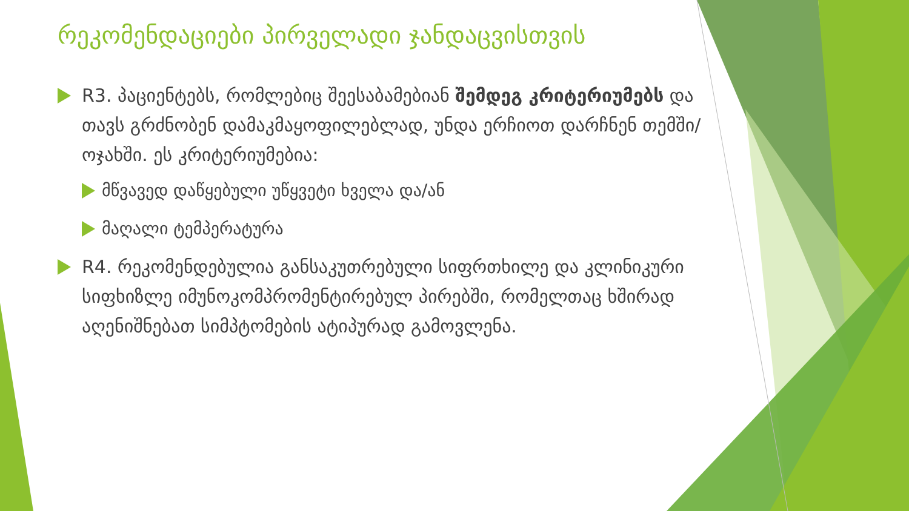რეკომენდაციები პირველადი ჯანდაცვისთვის
R3. პაციენტებს, რომლებიც შეესაბამებიან შემდეგ კრიტერიუმებს და თავს გრძნობენ დამაკმაყოფილებლად, უნდა ერჩიოთ დარჩნენ თემში/ოჯახში. ეს კრიტერიუმებია:
მწვავედ დაწყებული უწყვეტი ხველა და/ან
მაღალი ტემპერატურა
R4. რეკომენდებულია განსაკუთრებული სიფრთხილე და კლინიკური სიფხიზლე იმუნოკომპრომენტირებულ პირებში, რომელთაც ხშირად აღენიშნებათ სიმპტომების ატიპურად გამოვლენა.